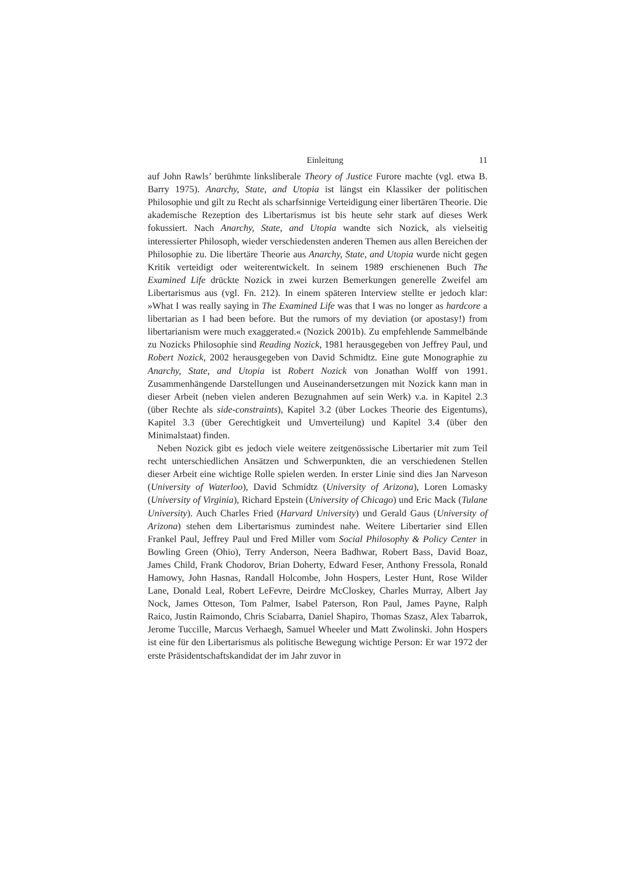Einleitung 11
auf John Rawls’ berühmte linksliberale Theory of Justice Furore machte (vgl. etwa B. Barry 1975). Anarchy, State, and Utopia ist längst ein Klassiker der politischen Philosophie und gilt zu Recht als scharfsinnige Verteidigung einer libertären Theorie. Die akademische Rezeption des Libertarismus ist bis heute sehr stark auf dieses Werk fokussiert. Nach Anarchy, State, and Utopia wandte sich Nozick, als vielseitig interessierter Philosoph, wieder verschiedensten anderen Themen aus allen Bereichen der Philosophie zu. Die libertäre Theorie aus Anarchy, State, and Utopia wurde nicht gegen Kritik verteidigt oder weiterentwickelt. In seinem 1989 erschienenen Buch The Examined Life drückte Nozick in zwei kurzen Bemerkungen generelle Zweifel am Libertarismus aus (vgl. Fn. 212). In einem späteren Interview stellte er jedoch klar: »What I was really saying in The Examined Life was that I was no longer as hardcore a libertarian as I had been before. But the rumors of my deviation (or apostasy!) from libertarianism were much exaggerated.« (Nozick 2001b). Zu empfehlende Sammelbände zu Nozicks Philosophie sind Reading Nozick, 1981 herausgegeben von Jeffrey Paul, und Robert Nozick, 2002 herausgegeben von David Schmidtz. Eine gute Monographie zu Anarchy, State, and Utopia ist Robert Nozick von Jonathan Wolff von 1991. Zusammenhängende Darstellungen und Auseinandersetzungen mit Nozick kann man in dieser Arbeit (neben vielen anderen Bezugnahmen auf sein Werk) v.a. in Kapitel 2.3 (über Rechte als side-constraints), Kapitel 3.2 (über Lockes Theorie des Eigentums), Kapitel 3.3 (über Gerechtigkeit und Umverteilung) und Kapitel 3.4 (über den Minimalstaat) finden.
Neben Nozick gibt es jedoch viele weitere zeitgenössische Libertarier mit zum Teil recht unterschiedlichen Ansätzen und Schwerpunkten, die an verschiedenen Stellen dieser Arbeit eine wichtige Rolle spielen werden. In erster Linie sind dies Jan Narveson (University of Waterloo), David Schmidtz (University of Arizona), Loren Lomasky (University of Virginia), Richard Epstein (University of Chicago) und Eric Mack (Tulane University). Auch Charles Fried (Harvard University) und Gerald Gaus (University of Arizona) stehen dem Libertarismus zumindest nahe. Weitere Libertarier sind Ellen Frankel Paul, Jeffrey Paul und Fred Miller vom Social Philosophy & Policy Center in Bowling Green (Ohio), Terry Anderson, Neera Badhwar, Robert Bass, David Boaz, James Child, Frank Chodorov, Brian Doherty, Edward Feser, Anthony Fressola, Ronald Hamowy, John Hasnas, Randall Holcombe, John Hospers, Lester Hunt, Rose Wilder Lane, Donald Leal, Robert LeFevre, Deirdre McCloskey, Charles Murray, Albert Jay Nock, James Otteson, Tom Palmer, Isabel Paterson, Ron Paul, James Payne, Ralph Raico, Justin Raimondo, Chris Sciabarra, Daniel Shapiro, Thomas Szasz, Alex Tabarrok, Jerome Tuccille, Marcus Verhaegh, Samuel Wheeler und Matt Zwolinski. John Hospers ist eine für den Libertarismus als politische Bewegung wichtige Person: Er war 1972 der erste Präsidentschaftskandidat der im Jahr zuvor in